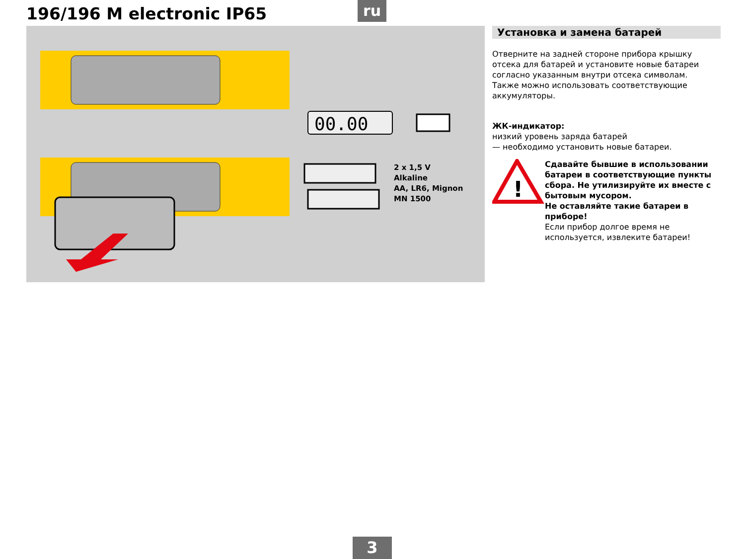196/196 M electronic IP65
ru
00.00
2 x 1,5 V
Alkaline
AA, LR6, Mignon
MN 1500
Установка и замена батарей
Отверните на задней стороне прибора крышку отсека для батарей и установите новые батареи согласно указанным внутри отсека символам.
Также можно использовать соответствующие аккумуляторы.
ЖК-индикатор:
низкий уровень заряда батарей
— необходимо установить новые батареи.
!
Сдавайте бывшие в использовании батареи в соответствующие пункты сбора. Не утилизируйте их вместе с бытовым мусором.
Не оставляйте такие батареи в приборе!
Если прибор долгое время не используется, извлеките батареи!
3